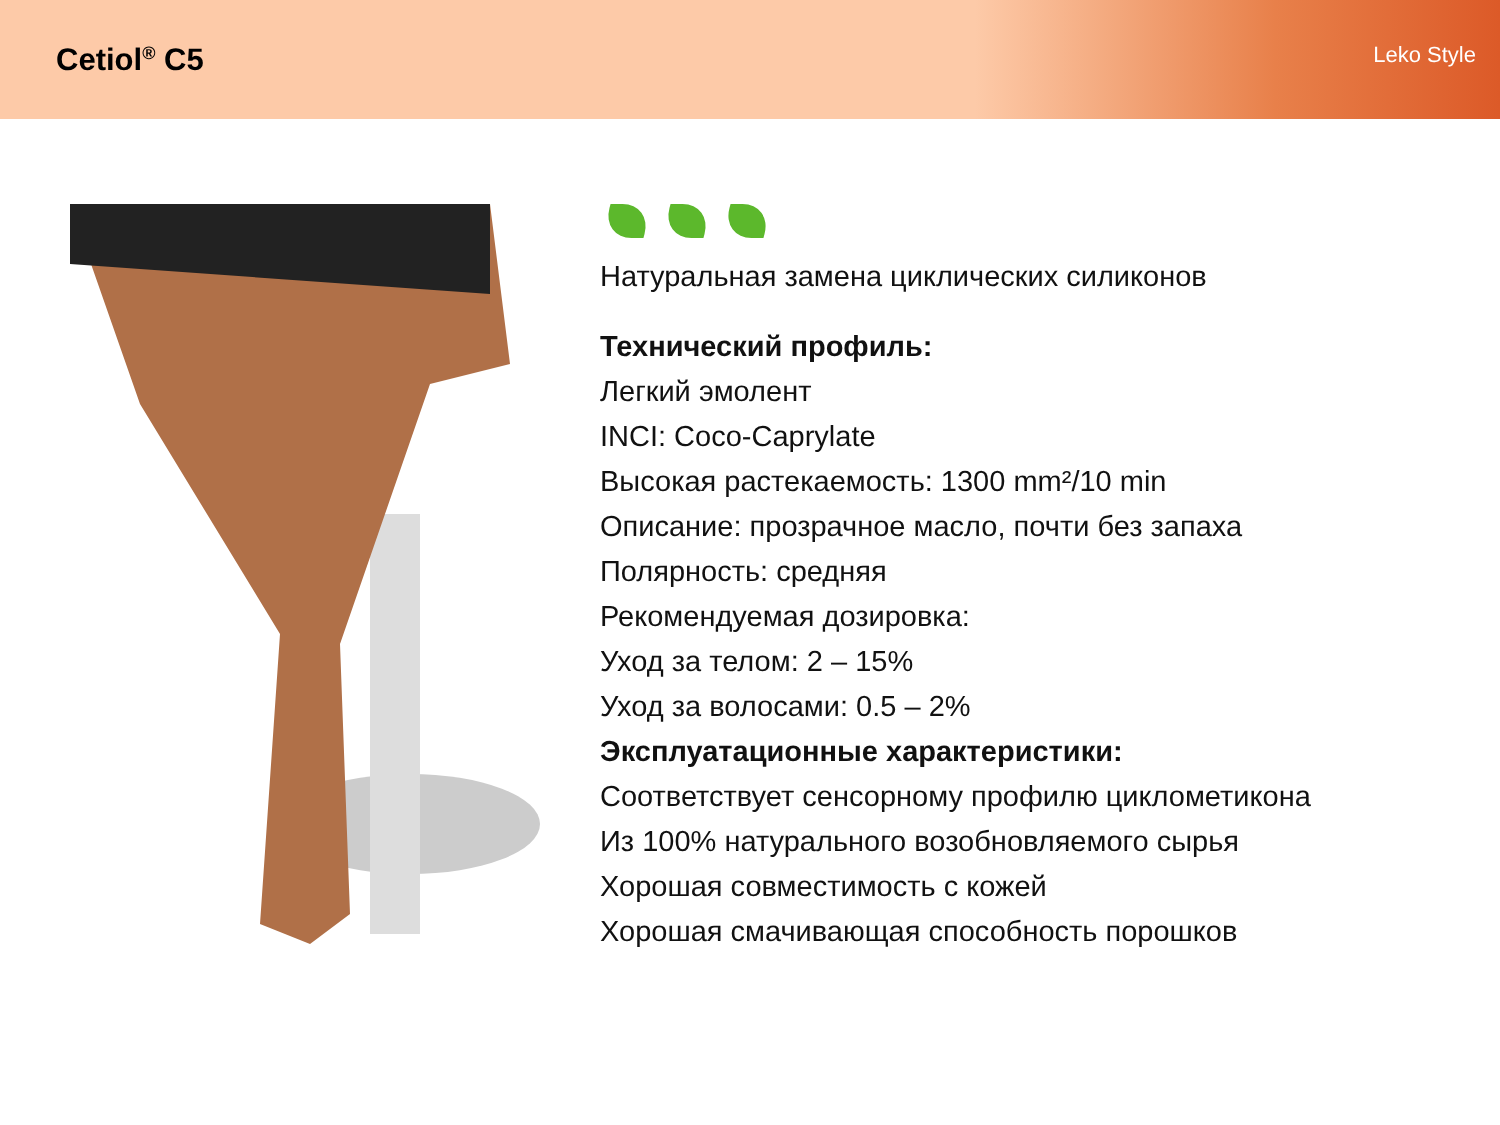Cetiol<sup>®</sup> C5
Leko Style
Натуральная замена циклических силиконов
Технический профиль:
Легкий эмолент
INCI: Coco-Caprylate
Высокая растекаемость: 1300 mm²/10 min
Описание: прозрачное масло, почти без запаха
Полярность: средняя
Рекомендуемая дозировка:
Уход за телом: 2 – 15%
Уход за волосами: 0.5 – 2%
Эксплуатационные характеристики:
Соответствует сенсорному профилю циклометикона
Из 100% натурального возобновляемого сырья
Хорошая совместимость с кожей
Хорошая смачивающая способность порошков